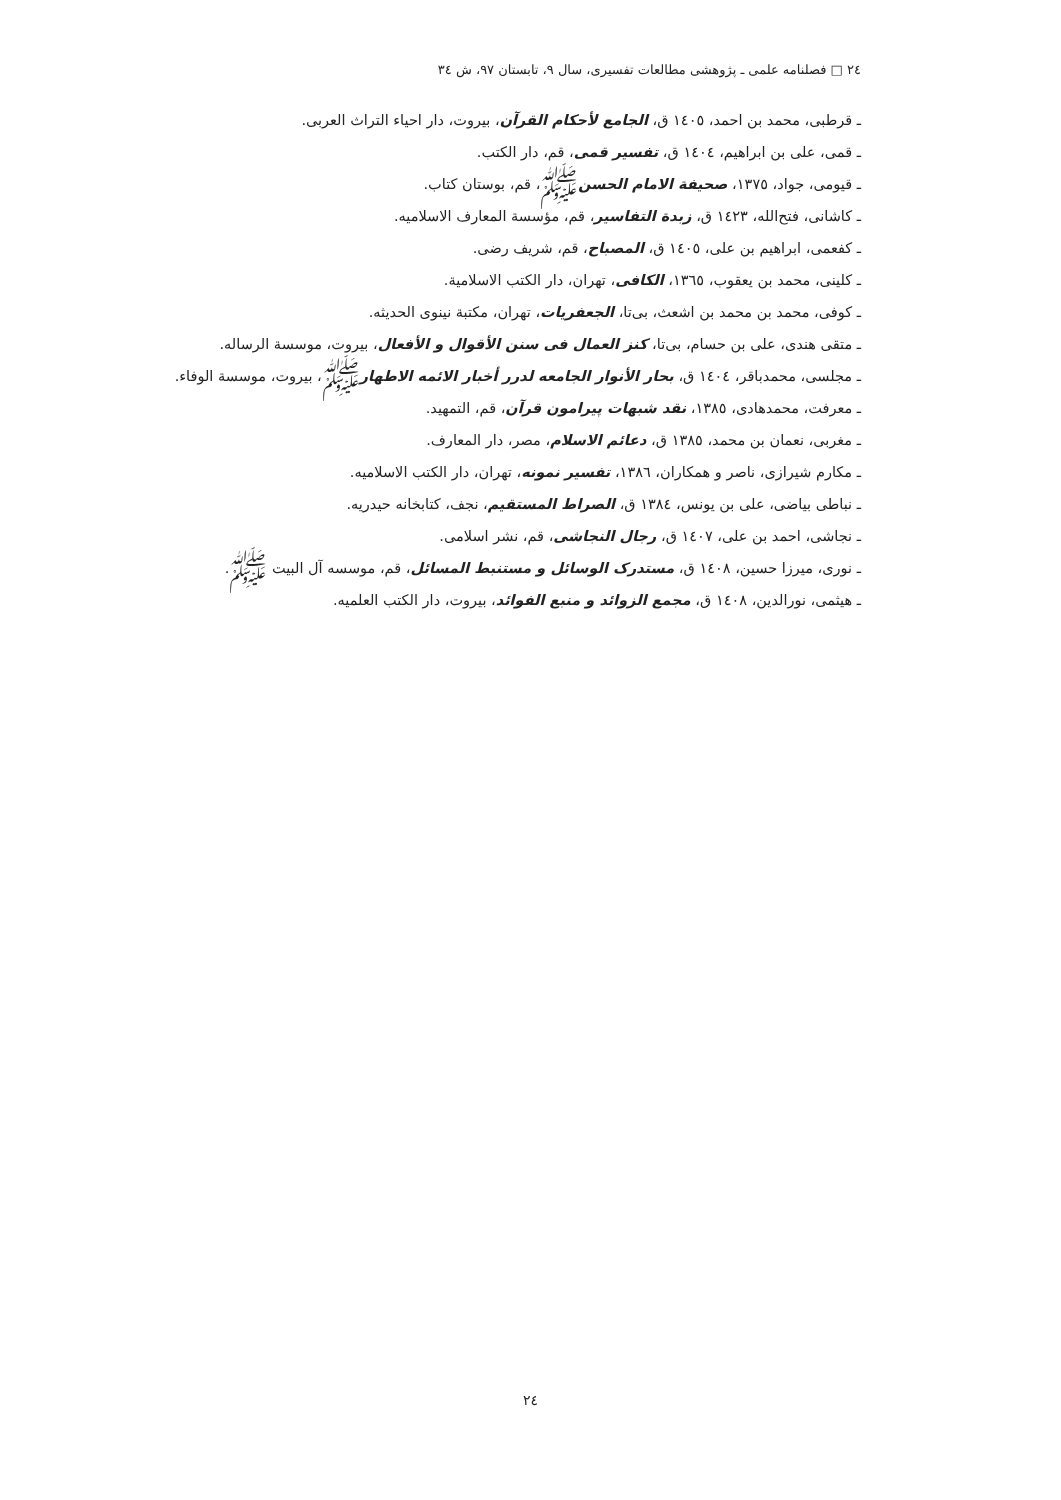٢٤ □ فصلنامه علمی ـ پژوهشی مطالعات تفسیری، سال ٩، تابستان ٩٧، ش ٣٤
ـ قرطبی، محمد بن احمد، ١٤٠٥ ق، الجامع لأحکام القرآن، بیروت، دار احیاء التراث العربی.
ـ قمی، علی بن ابراهیم، ١٤٠٤ ق، تفسیر قمی، قم، دار الکتب.
ـ قیومی، جواد، ١٣٧٥، صحیفة الامام الحسنﷺ، قم، بوستان کتاب.
ـ کاشانی، فتح‌الله، ١٤٢٣ ق، زبدة التفاسیر، قم، مؤسسة المعارف الاسلامیه.
ـ کفعمی، ابراهیم بن علی، ١٤٠٥ ق، المصباح، قم، شریف رضی.
ـ کلینی، محمد بن یعقوب، ١٣٦٥، الکافی، تهران، دار الکتب الاسلامیة.
ـ کوفی، محمد بن محمد بن اشعث، بی‌تا، الجعفریات، تهران، مکتبة نینوی الحدیثه.
ـ متقی هندی، علی بن حسام، بی‌تا، کنز العمال فی سنن الأقوال و الأفعال، بیروت، موسسة الرساله.
ـ مجلسی، محمدباقر، ١٤٠٤ ق، بحار الأنوار الجامعه لدرر أخبار الائمه الاطهارﷺ، بیروت، موسسة الوفاء.
ـ معرفت، محمدهادی، ١٣٨٥، نقد شبهات پیرامون قرآن، قم، التمهید.
ـ مغربی، نعمان بن محمد، ١٣٨٥ ق، دعائم الاسلام، مصر، دار المعارف.
ـ مکارم شیرازی، ناصر و همکاران، ١٣٨٦، تفسیر نمونه، تهران، دار الکتب الاسلامیه.
ـ نباطی بیاضی، علی بن یونس، ١٣٨٤ ق، الصراط المستقیم، نجف، کتابخانه حیدریه.
ـ نجاشی، احمد بن علی، ١٤٠٧ ق، رجال النجاشی، قم، نشر اسلامی.
ـ نوری، میرزا حسین، ١٤٠٨ ق، مستدرک الوسائل و مستنبط المسائل، قم، موسسه آل البیت ﷺ.
ـ هیثمی، نورالدین، ١٤٠٨ ق، مجمع الزوائد و منبع الفوائد، بیروت، دار الکتب العلمیه.
٢٤